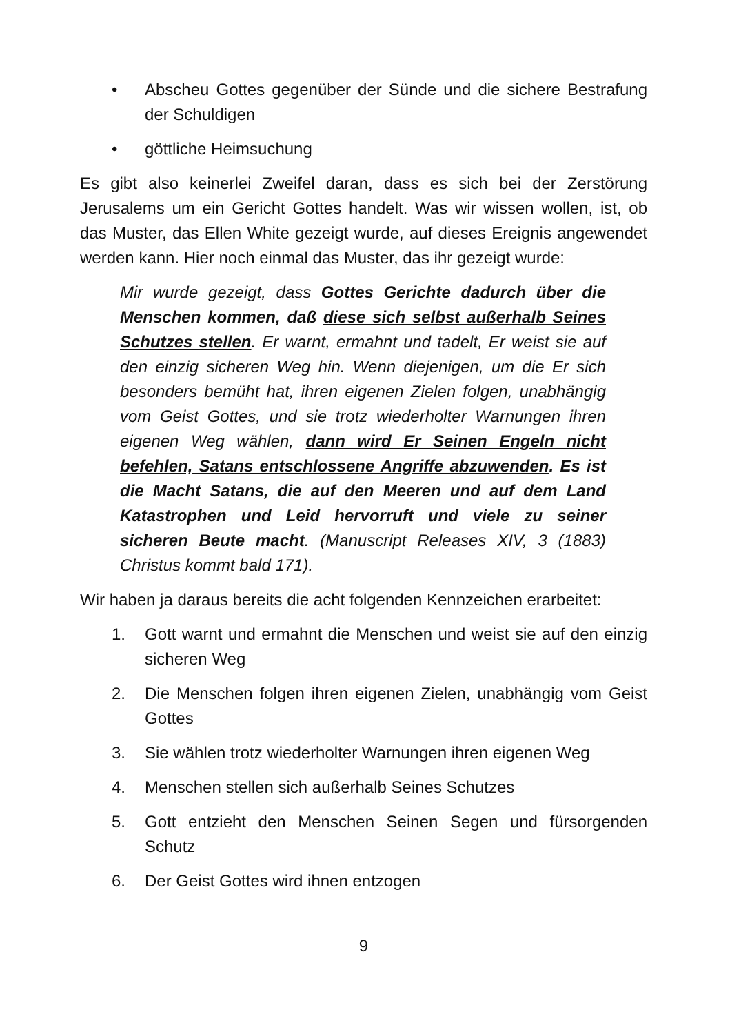• Abscheu Gottes gegenüber der Sünde und die sichere Bestrafung der Schuldigen
• göttliche Heimsuchung
Es gibt also keinerlei Zweifel daran, dass es sich bei der Zerstörung Jerusalems um ein Gericht Gottes handelt. Was wir wissen wollen, ist, ob das Muster, das Ellen White gezeigt wurde, auf dieses Ereignis angewendet werden kann. Hier noch einmal das Muster, das ihr gezeigt wurde:
Mir wurde gezeigt, dass Gottes Gerichte dadurch über die Menschen kommen, daß diese sich selbst außerhalb Seines Schutzes stellen. Er warnt, ermahnt und tadelt, Er weist sie auf den einzig sicheren Weg hin. Wenn diejenigen, um die Er sich besonders bemüht hat, ihren eigenen Zielen folgen, unabhängig vom Geist Gottes, und sie trotz wiederholter Warnungen ihren eigenen Weg wählen, dann wird Er Seinen Engeln nicht befehlen, Satans entschlossene Angriffe abzuwenden. Es ist die Macht Satans, die auf den Meeren und auf dem Land Katastrophen und Leid hervorruft und viele zu seiner sicheren Beute macht. (Manuscript Releases XIV, 3 (1883) Christus kommt bald 171).
Wir haben ja daraus bereits die acht folgenden Kennzeichen erarbeitet:
1. Gott warnt und ermahnt die Menschen und weist sie auf den einzig sicheren Weg
2. Die Menschen folgen ihren eigenen Zielen, unabhängig vom Geist Gottes
3. Sie wählen trotz wiederholter Warnungen ihren eigenen Weg
4. Menschen stellen sich außerhalb Seines Schutzes
5. Gott entzieht den Menschen Seinen Segen und fürsorgenden Schutz
6. Der Geist Gottes wird ihnen entzogen
9